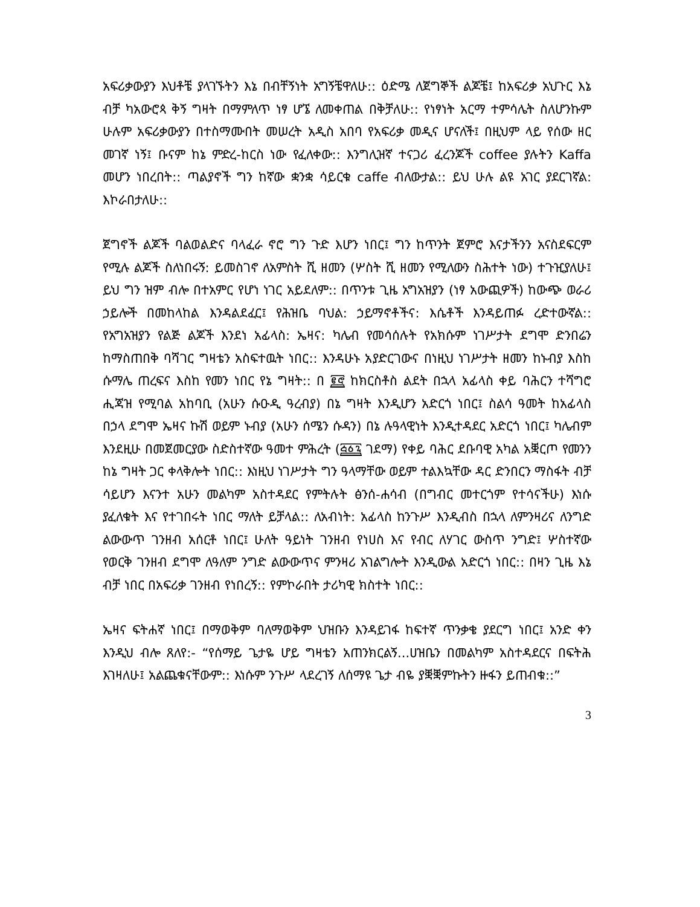አፍሪቃውያን እህቶቼ ያላገኙትን እኔ በብቸኝነት አግኝቼዋለሁ:: ዕድሜ ለጀግኞች ልጆቼ፤ ከአፍሪቃ አህጉር እኔ ብቻ ካአውሮጳ ቅኝ ግዛት በማምለጥ ነፃ ሆኜ ለመቀጠል በቅቻለሁ:: የነፃነት አርማ ተምሳሌት ስለሆንኩም ሁሉም አፍሪቃውያን በተስማሙበት መሠረት አዲስ አበባ የአፍሪቃ መዲና ሆናለች፤ በዚህም ላይ የሰው ዘር መገኛ ነኝ፤ ቡናም ከኔ ምድረ-ከርስ ነው የፈለቀው:: እንግሊዝኛ ተናጋሪ ፈረንጆች coffee ያሉትን Kaffa መሆን ነበረበት:: ጣልያኖች ግን ከኛው ቋንቋ ሳይርቁ caffe ብለውታል:: ይህ ሁሉ ልዩ አገር ያደርገኛል: እኮራበታለሁ::
ጀግኖች ልጆች ባልወልድና ባላፈራ ኖሮ ግን ጉድ እሆን ነበር፤ ግን ከጥንት ጀምሮ እናታችንን አናስደፍርም የሚሉ ልጆች ስለነበሩኝ: ይመስገኖ ለአምስት ሺ ዘመን (ሦስት ሺ ዘመን የሚለውን ስሕተት ነው) ተጉዢያለሁ፤ ይህ ግን ዝም ብሎ በተአምር የሆነ ነገር አይደለም:: በጥንቱ ጊዜ አግአዝያን (ነፃ አውጪዎች) ከውጭ ወራሪ ኃይሎች በመከላከል እንዳልደፈር፤ የሕዝቤ ባህል: ኃይማኖቶችና: እሴቶች እንዳይጠፉ ረድተውኛል:: የአግአዝያን የልጅ ልጆች እንደነ አፊላስ: ኤዛና: ካሌብ የመሳሰሉት የአክሱም ነገሥታት ደግሞ ድንበሬን ከማስጠበቅ ባሻገር ግዛቴን አስፍተዉት ነበር:: እንዳሁኑ አያድርገውና በነዚህ ነገሥታት ዘመን ከኑብያ እስከ ሱማሌ ጠረፍና እስከ የመን ነበር የኔ ግዛት:: በ ፪፸ ከክርስቶስ ልደት በኋላ አፊላስ ቀይ ባሕርን ተሻግሮ ሒጃዝ የሚባል አከባቢ (አሁን ሱዑዲ ዓረብያ) በኔ ግዛት እንዲሆን አድርጎ ነበር፤ ስልሳ ዓመት ከአፊላስ በኃላ ደግሞ ኤዛና ኩሽ ወይም ኑብያ (አሁን ሰሜን ሱዳን) በኔ ሉዓላዊነት እንዲተዳደር አድርጎ ነበር፤ ካሌብም እንደዚሁ በመጀመርያው ስድስተኛው ዓመተ ምሕረት (፭፩፯ ገደማ) የቀይ ባሕር ደቡባዊ አካል አቛርጦ የመንን ከኔ ግዛት ጋር ቀላቅሎት ነበር:: እነዚህ ነገሥታት ግን ዓላማቸው ወይም ተልእኳቸው ዳር ድንበርን ማስፋት ብቻ ሳይሆን እናንተ አሁን መልካም አስተዳደር የምትሉት ፅንሰ-ሐሳብ (በግብር መተርጎም የተሳናችሁ) እነሱ ያፈለቁት እና የተገበሩት ነበር ማለት ይቻላል:: ለአብነት: አፊላስ ከንጉሥ እንዲብስ በኋላ ለምንዛሪና ለንግድ ልውውጥ ገንዘብ አሰርቶ ነበር፤ ሁለት ዓይነት ገንዘብ የነሀስ እና የብር ለሃገር ውስጥ ንግድ፤ ሦስተኛው የወርቅ ገንዘብ ደግሞ ለዓለም ንግድ ልውውጥና ምንዛሪ አገልግሎት እንዲውል አድርጎ ነበር:: በዛን ጊዜ እኔ ብቻ ነበር በአፍሪቃ ገንዘብ የነበረኝ:: የምኮራበት ታሪካዊ ክስተት ነበር::
ኤዛና ፍትሐኛ ነበር፤ በማወቅም ባለማወቅም ህዝቡን እንዳይገፋ ከፍተኛ ጥንቃቄ ያደርግ ነበር፤ አንድ ቀን እንዲህ ብሎ ጸለየ:- “የሰማይ ጌታዬ ሆይ ግዛቴን አጠንክርልኝ...ሀዝቤን በመልካም አስተዳደርና በፍትሕ እገዛለሁ፤ አልጨቁናቸውም:: እነሱም ንጉሥ ላደረገኝ ለሰማዩ ጌታ ብዬ ያቛቛምኩትን ዙፋን ይጠብቁ::”
3